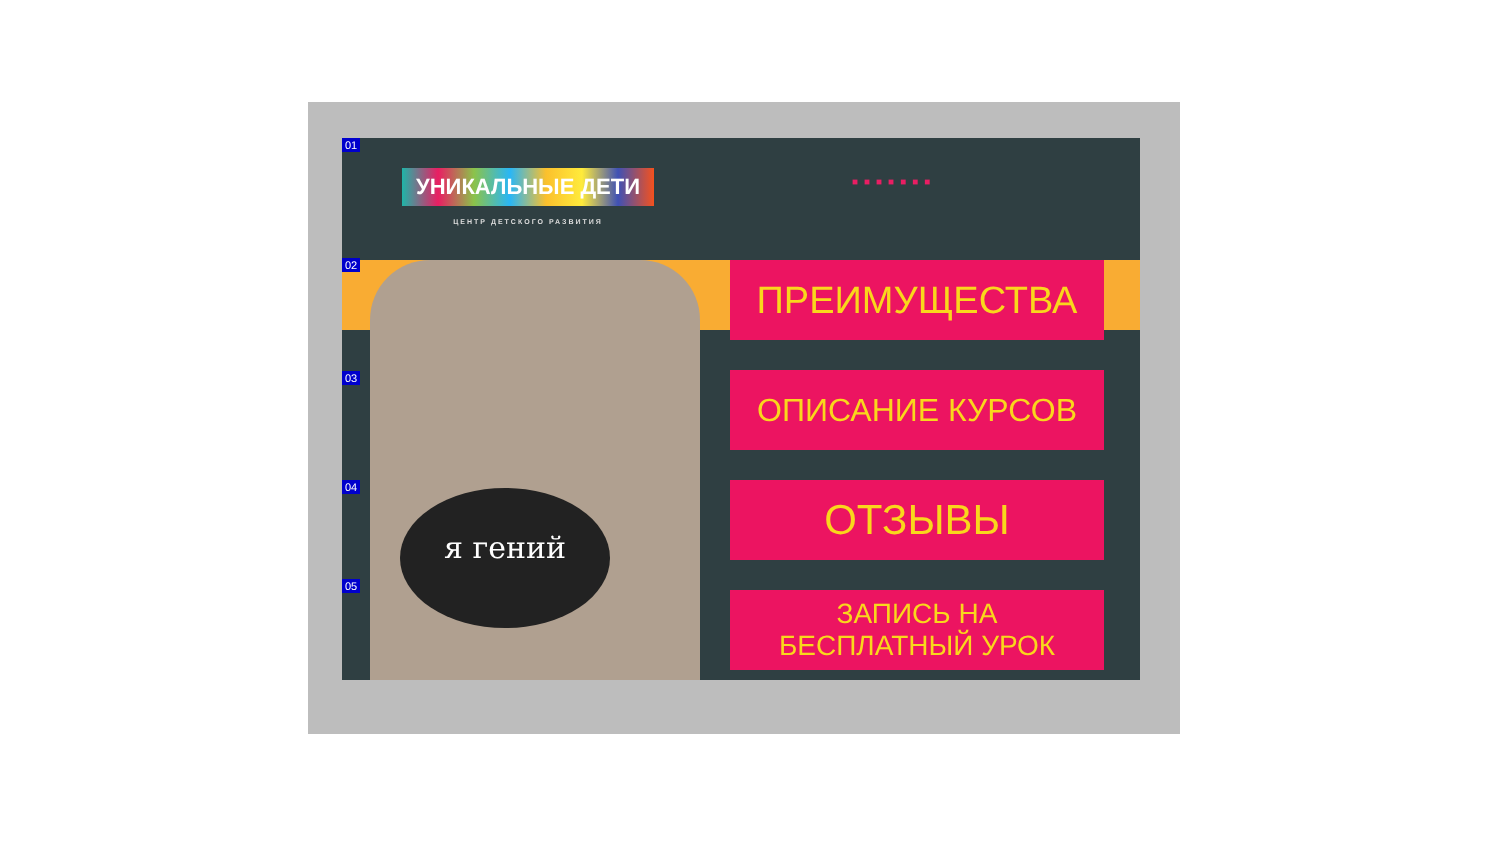01
УНИКАЛЬНЫЕ ДЕТИ
ЦЕНТР ДЕТСКОГО РАЗВИТИЯ
■■■■■■■
я гений
02
03
04
05
ПРЕИМУЩЕСТВА
ОПИСАНИЕ КУРСОВ
ОТЗЫВЫ
ЗАПИСЬ НА
БЕСПЛАТНЫЙ УРОК